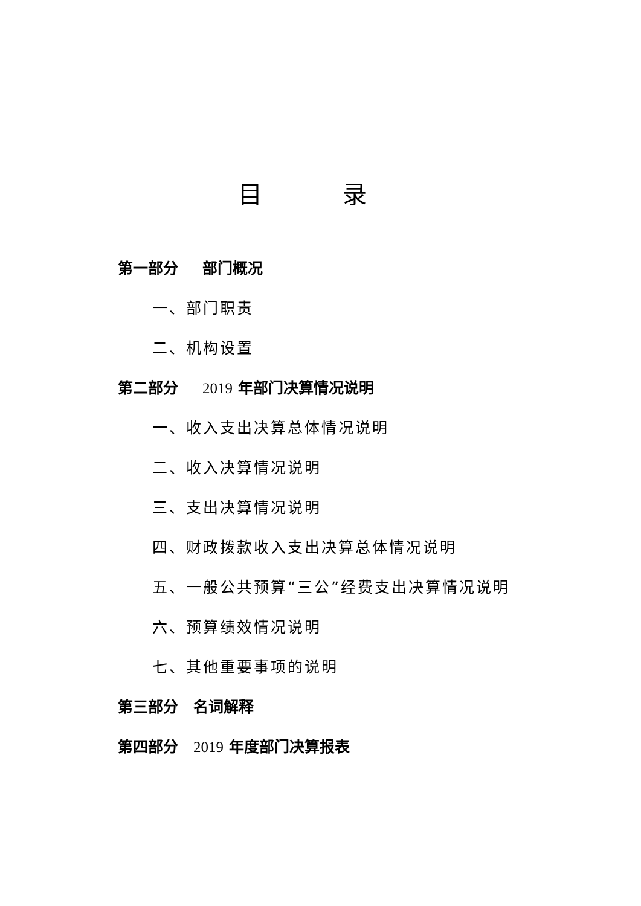目 录
第一部分 部门概况
一、部门职责
二、机构设置
第二部分 2019 年部门决算情况说明
一、收入支出决算总体情况说明
二、收入决算情况说明
三、支出决算情况说明
四、财政拨款收入支出决算总体情况说明
五、一般公共预算“三公”经费支出决算情况说明
六、预算绩效情况说明
七、其他重要事项的说明
第三部分　名词解释
第四部分　2019 年度部门决算报表